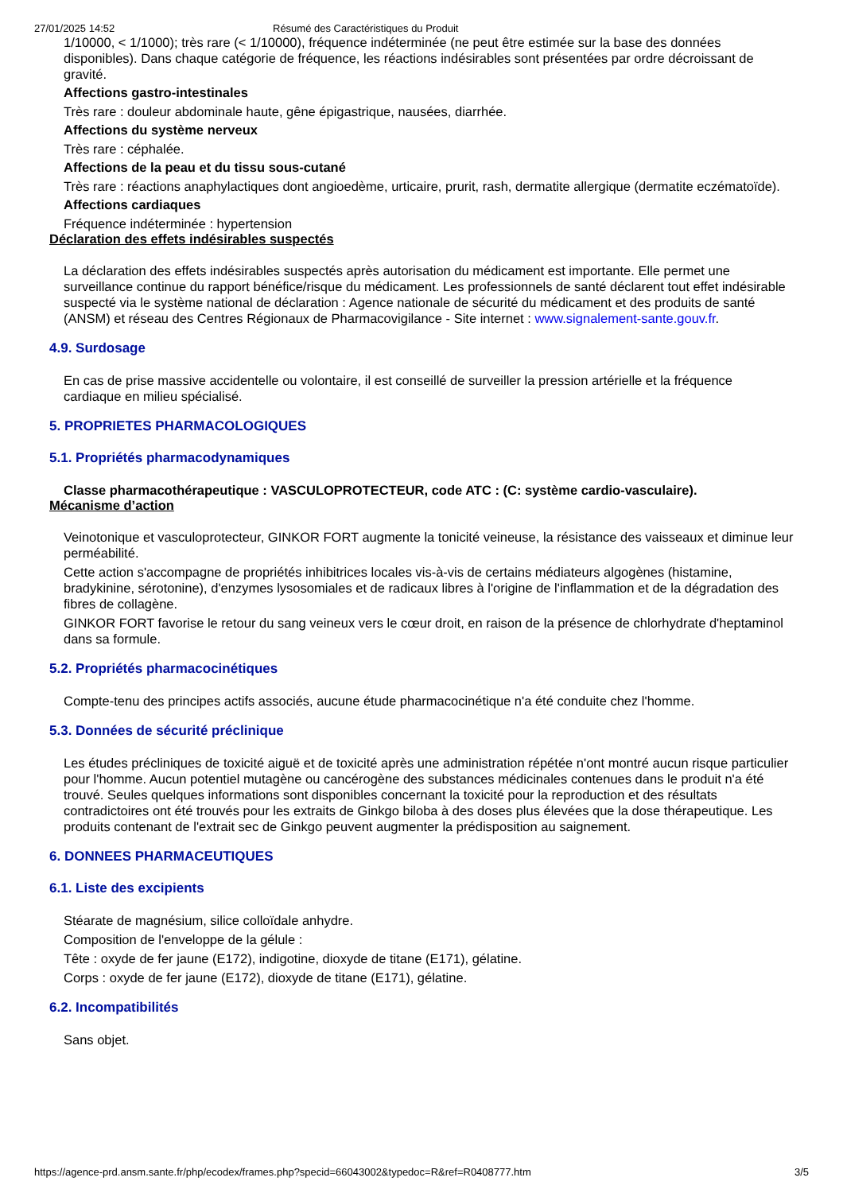27/01/2025 14:52 Résumé des Caractéristiques du Produit
1/10000, < 1/1000); très rare (< 1/10000), fréquence indéterminée (ne peut être estimée sur la base des données disponibles). Dans chaque catégorie de fréquence, les réactions indésirables sont présentées par ordre décroissant de gravité.
Affections gastro-intestinales
Très rare : douleur abdominale haute, gêne épigastrique, nausées, diarrhée.
Affections du système nerveux
Très rare : céphalée.
Affections de la peau et du tissu sous-cutané
Très rare : réactions anaphylactiques dont angioedème, urticaire, prurit, rash, dermatite allergique (dermatite eczématoïde).
Affections cardiaques
Fréquence indéterminée : hypertension
Déclaration des effets indésirables suspectés
La déclaration des effets indésirables suspectés après autorisation du médicament est importante. Elle permet une surveillance continue du rapport bénéfice/risque du médicament. Les professionnels de santé déclarent tout effet indésirable suspecté via le système national de déclaration : Agence nationale de sécurité du médicament et des produits de santé (ANSM) et réseau des Centres Régionaux de Pharmacovigilance - Site internet : www.signalement-sante.gouv.fr.
4.9. Surdosage
En cas de prise massive accidentelle ou volontaire, il est conseillé de surveiller la pression artérielle et la fréquence cardiaque en milieu spécialisé.
5. PROPRIETES PHARMACOLOGIQUES
5.1. Propriétés pharmacodynamiques
Classe pharmacothérapeutique : VASCULOPROTECTEUR, code ATC : (C: système cardio-vasculaire).
Mécanisme d’action
Veinotonique et vasculoprotecteur, GINKOR FORT augmente la tonicité veineuse, la résistance des vaisseaux et diminue leur perméabilité.
Cette action s'accompagne de propriétés inhibitrices locales vis-à-vis de certains médiateurs algogènes (histamine, bradykinine, sérotonine), d'enzymes lysosomiales et de radicaux libres à l'origine de l'inflammation et de la dégradation des fibres de collagène.
GINKOR FORT favorise le retour du sang veineux vers le cœur droit, en raison de la présence de chlorhydrate d'heptaminol dans sa formule.
5.2. Propriétés pharmacocinétiques
Compte-tenu des principes actifs associés, aucune étude pharmacocinétique n'a été conduite chez l'homme.
5.3. Données de sécurité préclinique
Les études précliniques de toxicité aiguë et de toxicité après une administration répétée n'ont montré aucun risque particulier pour l'homme. Aucun potentiel mutagène ou cancérogène des substances médicinales contenues dans le produit n'a été trouvé. Seules quelques informations sont disponibles concernant la toxicité pour la reproduction et des résultats contradictoires ont été trouvés pour les extraits de Ginkgo biloba à des doses plus élevées que la dose thérapeutique. Les produits contenant de l'extrait sec de Ginkgo peuvent augmenter la prédisposition au saignement.
6. DONNEES PHARMACEUTIQUES
6.1. Liste des excipients
Stéarate de magnésium, silice colloïdale anhydre.
Composition de l'enveloppe de la gélule :
Tête : oxyde de fer jaune (E172), indigotine, dioxyde de titane (E171), gélatine.
Corps : oxyde de fer jaune (E172), dioxyde de titane (E171), gélatine.
6.2. Incompatibilités
Sans objet.
https://agence-prd.ansm.sante.fr/php/ecodex/frames.php?specid=66043002&typedoc=R&ref=R0408777.htm 3/5